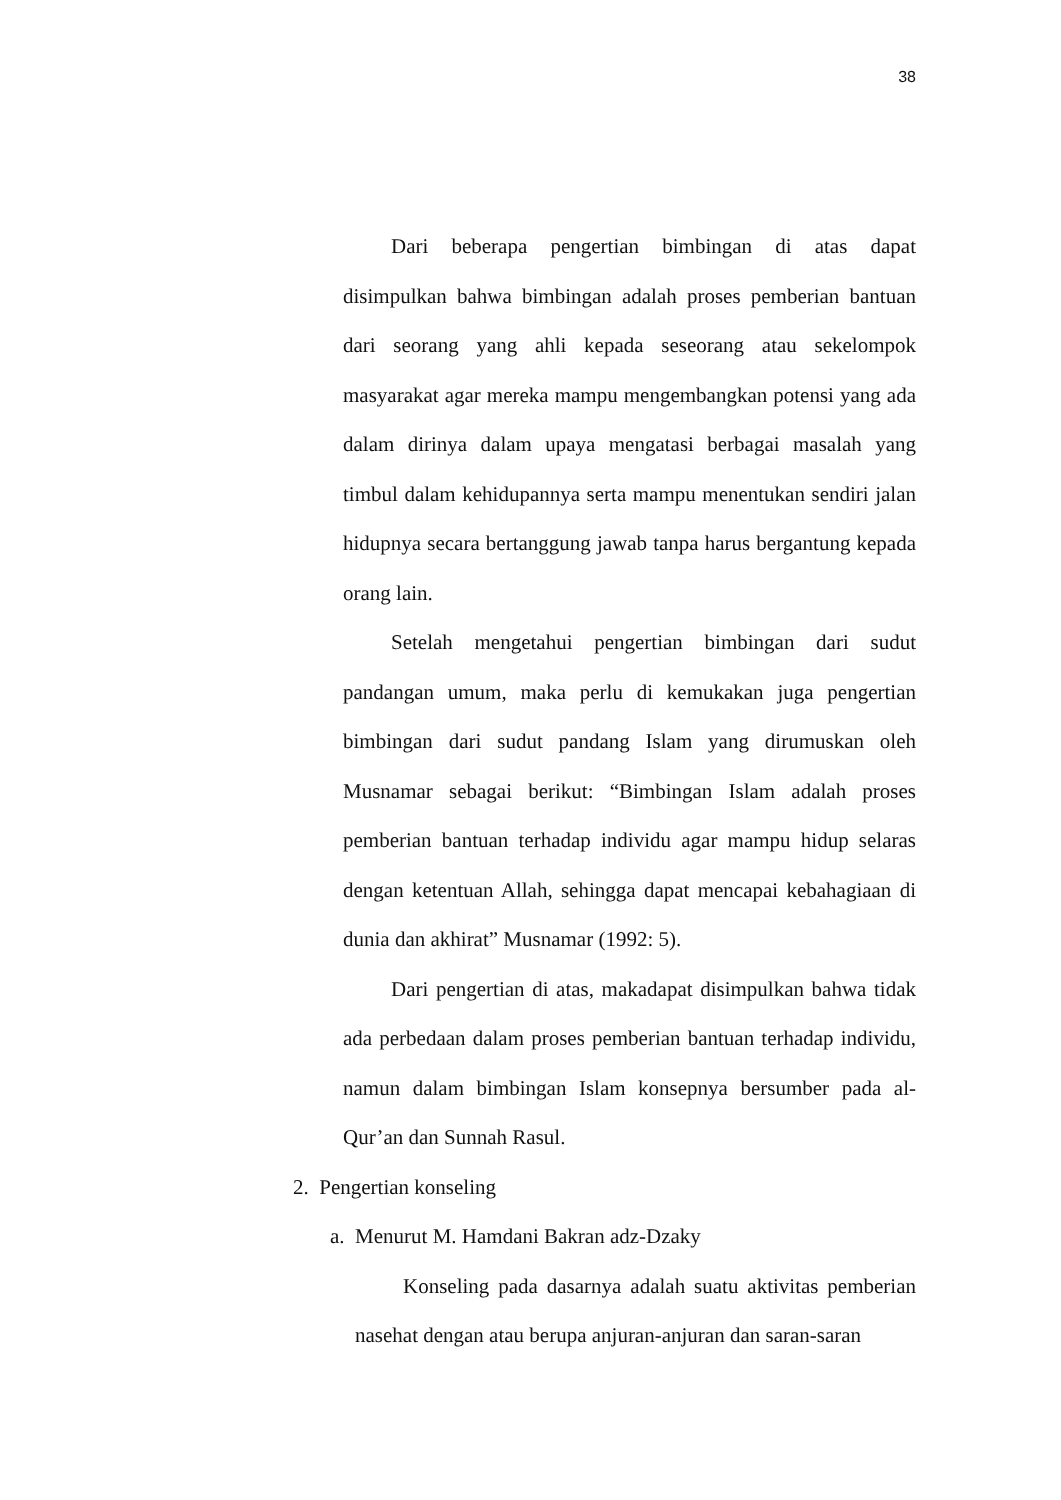38
Dari beberapa pengertian bimbingan di atas dapat disimpulkan bahwa bimbingan adalah proses pemberian bantuan dari seorang yang ahli kepada seseorang atau sekelompok masyarakat agar mereka mampu mengembangkan potensi yang ada dalam dirinya dalam upaya mengatasi berbagai masalah yang timbul dalam kehidupannya serta mampu menentukan sendiri jalan hidupnya secara bertanggung jawab tanpa harus bergantung kepada orang lain.
Setelah mengetahui pengertian bimbingan dari sudut pandangan umum, maka perlu di kemukakan juga pengertian bimbingan dari sudut pandang Islam yang dirumuskan oleh Musnamar sebagai berikut: “Bimbingan Islam adalah proses pemberian bantuan terhadap individu agar mampu hidup selaras dengan ketentuan Allah, sehingga dapat mencapai kebahagiaan di dunia dan akhirat” Musnamar (1992: 5).
Dari pengertian di atas, makadapat disimpulkan bahwa tidak ada perbedaan dalam proses pemberian bantuan terhadap individu, namun dalam bimbingan Islam konsepnya bersumber pada al-Qur’an dan Sunnah Rasul.
2. Pengertian konseling
a. Menurut M. Hamdani Bakran adz-Dzaky
Konseling pada dasarnya adalah suatu aktivitas pemberian nasehat dengan atau berupa anjuran-anjuran dan saran-saran